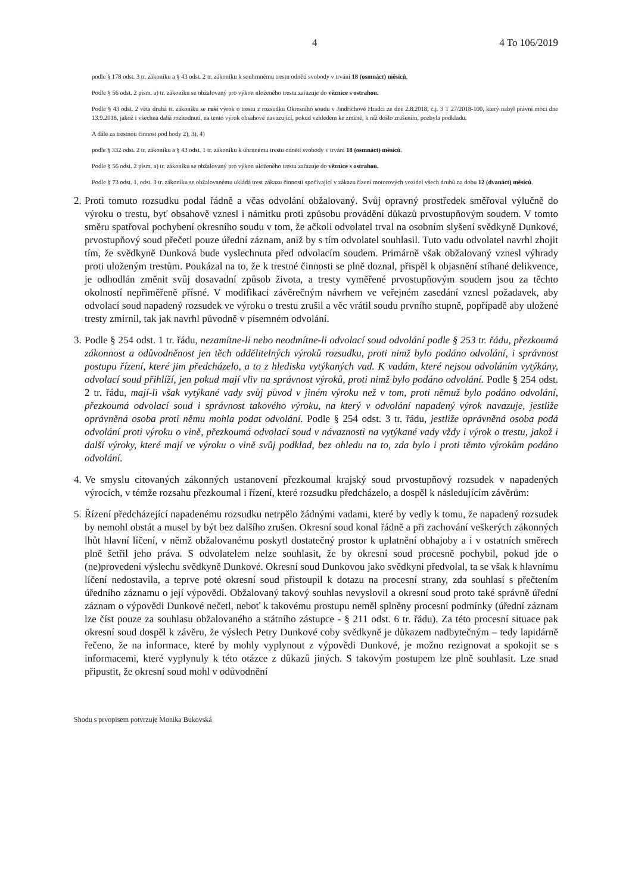4 4 To 106/2019
podle § 178 odst. 3 tr. zákoníku a § 43 odst. 2 tr. zákoníku k souhrnnému trestu odnětí svobody v trvání 18 (osmnáct) měsíců.
Podle § 56 odst. 2 písm. a) tr. zákoníku se obžalovaný pro výkon uloženého trestu zařazuje do věznice s ostrahou.
Podle § 43 odst. 2 věta druhá tr. zákoníku se ruší výrok o trestu z rozsudku Okresního soudu v Jindřichově Hradci ze dne 2.8.2018, č.j. 3 T 27/2018-100, který nabyl právní moci dne 13.9.2018, jakož i všechna další rozhodnutí, na tento výrok obsahově navazující, pokud vzhledem ke změně, k níž došlo zrušením, pozbyla podkladu.
A dále za trestnou činnost pod body 2), 3), 4)
podle § 332 odst. 2 tr. zákoníku a § 43 odst. 1 tr. zákoníku k úhrnnému trestu odnětí svobody v trvání 18 (osmnáct) měsíců.
Podle § 56 odst. 2 písm. a) tr. zákoníku se obžalovaný pro výkon uloženého trestu zařazuje do věznice s ostrahou.
Podle § 73 odst. 1, odst. 3 tr. zákoníku se obžalovanému ukládá trest zákazu činnosti spočívající v zákazu řízení motorových vozidel všech druhů na dobu 12 (dvanáct) měsíců.
2. Proti tomuto rozsudku podal řádně a včas odvolání obžalovaný. Svůj opravný prostředek směřoval výlučně do výroku o trestu, byť obsahově vznesl i námitku proti způsobu provádění důkazů prvostupňovým soudem. V tomto směru spatřoval pochybení okresního soudu v tom, že ačkoli odvolatel trval na osobním slyšení svědkyně Dunkové, prvostupňový soud přečetl pouze úřední záznam, aniž by s tím odvolatel souhlasil. Tuto vadu odvolatel navrhl zhojit tím, že svědkyně Dunková bude vyslechnuta před odvolacím soudem. Primárně však obžalovaný vznesl výhrady proti uloženým trestům. Poukázal na to, že k trestné činnosti se plně doznal, přispěl k objasnění stíhané delikvence, je odhodlán změnit svůj dosavadní způsob života, a tresty vyměřené prvostupňovým soudem jsou za těchto okolností nepřiměřeně přísné. V modifikaci závěrečným návrhem ve veřejném zasedání vznesl požadavek, aby odvolací soud napadený rozsudek ve výroku o trestu zrušil a věc vrátil soudu prvního stupně, popřípadě aby uložené tresty zmírnil, tak jak navrhl původně v písemném odvolání.
3. Podle § 254 odst. 1 tr. řádu, nezamítne-li nebo neodmítne-li odvolací soud odvolání podle § 253 tr. řádu, přezkoumá zákonnost a odůvodněnost jen těch oddělitelných výroků rozsudku, proti nimž bylo podáno odvolání, i správnost postupu řízení, které jim předcházelo, a to z hlediska vytýkaných vad. K vadám, které nejsou odvoláním vytýkány, odvolací soud přihlíží, jen pokud mají vliv na správnost výroků, proti nimž bylo podáno odvolání. Podle § 254 odst. 2 tr. řádu, mají-li však vytýkané vady svůj původ v jiném výroku než v tom, proti němuž bylo podáno odvolání, přezkoumá odvolací soud i správnost takového výroku, na který v odvolání napadený výrok navazuje, jestliže oprávněná osoba proti němu mohla podat odvolání. Podle § 254 odst. 3 tr. řádu, jestliže oprávněná osoba podá odvolání proti výroku o vině, přezkoumá odvolací soud v návaznosti na vytýkané vady vždy i výrok o trestu, jakož i další výroky, které mají ve výroku o vině svůj podklad, bez ohledu na to, zda bylo i proti těmto výrokům podáno odvolání.
4. Ve smyslu citovaných zákonných ustanovení přezkoumal krajský soud prvostupňový rozsudek v napadených výrocích, v témže rozsahu přezkoumal i řízení, které rozsudku předcházelo, a dospěl k následujícím závěrům:
5. Řízení předcházející napadenému rozsudku netrpělo žádnými vadami, které by vedly k tomu, že napadený rozsudek by nemohl obstát a musel by být bez dalšího zrušen. Okresní soud konal řádně a při zachování veškerých zákonných lhůt hlavní líčení, v němž obžalovanému poskytl dostatečný prostor k uplatnění obhajoby a i v ostatních směrech plně šetřil jeho práva. S odvolatelem nelze souhlasit, že by okresní soud procesně pochybil, pokud jde o (ne)provedení výslechu svědkyně Dunkové. Okresní soud Dunkovou jako svědkyni předvolal, ta se však k hlavnímu líčení nedostavila, a teprve poté okresní soud přistoupil k dotazu na procesní strany, zda souhlasí s přečtením úředního záznamu o její výpovědi. Obžalovaný takový souhlas nevyslovil a okresní soud proto také správně úřední záznam o výpovědi Dunkové nečetl, neboť k takovému prostupu neměl splněny procesní podmínky (úřední záznam lze číst pouze za souhlasu obžalovaného a státního zástupce - § 211 odst. 6 tr. řádu). Za této procesní situace pak okresní soud dospěl k závěru, že výslech Petry Dunkové coby svědkyně je důkazem nadbytečným – tedy lapidárně řečeno, že na informace, které by mohly vyplynout z výpovědi Dunkové, je možno rezignovat a spokojit se s informacemi, které vyplynuly k této otázce z důkazů jiných. S takovým postupem lze plně souhlasit. Lze snad připustit, že okresní soud mohl v odůvodnění
Shodu s prvopisem potvrzuje Monika Bukovská